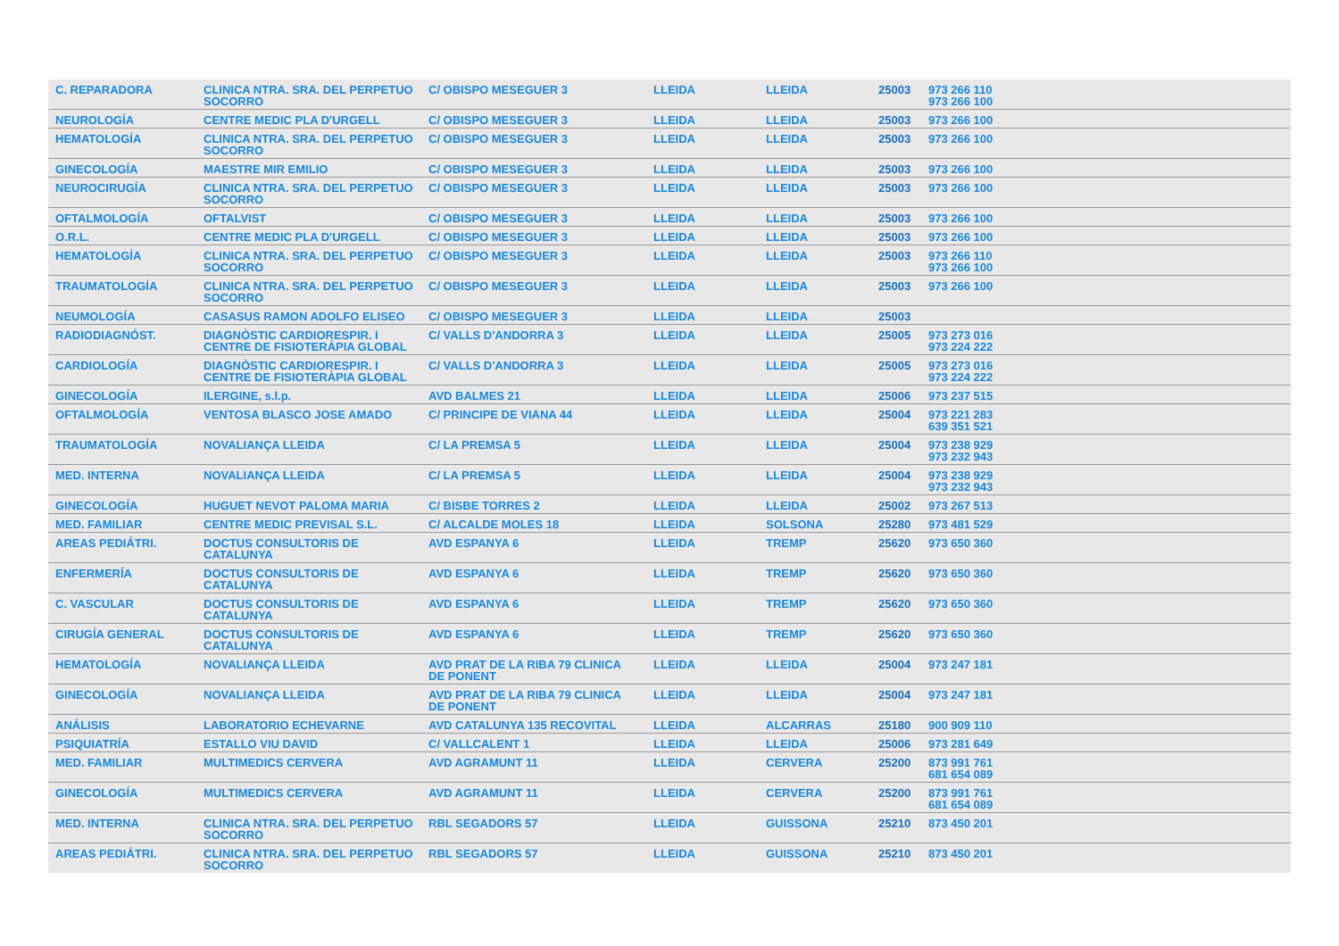| C. REPARADORA | CLINICA NTRA. SRA. DEL PERPETUO SOCORRO | C/ OBISPO MESEGUER 3 | LLEIDA | LLEIDA | 25003 | 973 266 110 973 266 100 |
| NEUROLOGÍA | CENTRE MEDIC PLA D'URGELL | C/ OBISPO MESEGUER 3 | LLEIDA | LLEIDA | 25003 | 973 266 100 |
| HEMATOLOGÍA | CLINICA NTRA. SRA. DEL PERPETUO SOCORRO | C/ OBISPO MESEGUER 3 | LLEIDA | LLEIDA | 25003 | 973 266 100 |
| GINECOLOGÍA | MAESTRE MIR EMILIO | C/ OBISPO MESEGUER 3 | LLEIDA | LLEIDA | 25003 | 973 266 100 |
| NEUROCIRUGÍA | CLINICA NTRA. SRA. DEL PERPETUO SOCORRO | C/ OBISPO MESEGUER 3 | LLEIDA | LLEIDA | 25003 | 973 266 100 |
| OFTALMOLOGÍA | OFTALVIST | C/ OBISPO MESEGUER 3 | LLEIDA | LLEIDA | 25003 | 973 266 100 |
| O.R.L. | CENTRE MEDIC PLA D'URGELL | C/ OBISPO MESEGUER 3 | LLEIDA | LLEIDA | 25003 | 973 266 100 |
| HEMATOLOGÍA | CLINICA NTRA. SRA. DEL PERPETUO SOCORRO | C/ OBISPO MESEGUER 3 | LLEIDA | LLEIDA | 25003 | 973 266 110 973 266 100 |
| TRAUMATOLOGÍA | CLINICA NTRA. SRA. DEL PERPETUO SOCORRO | C/ OBISPO MESEGUER 3 | LLEIDA | LLEIDA | 25003 | 973 266 100 |
| NEUMOLOGÍA | CASASUS RAMON ADOLFO ELISEO | C/ OBISPO MESEGUER 3 | LLEIDA | LLEIDA | 25003 | |
| RADIODIAGNÓST. | DIAGNÒSTIC CARDIORESPIR. I CENTRE DE FISIOTERÀPIA GLOBAL | C/ VALLS D'ANDORRA 3 | LLEIDA | LLEIDA | 25005 | 973 273 016 973 224 222 |
| CARDIOLOGÍA | DIAGNÒSTIC CARDIORESPIR. I CENTRE DE FISIOTERÀPIA GLOBAL | C/ VALLS D'ANDORRA 3 | LLEIDA | LLEIDA | 25005 | 973 273 016 973 224 222 |
| GINECOLOGÍA | ILERGINE, s.l.p. | AVD BALMES 21 | LLEIDA | LLEIDA | 25006 | 973 237 515 |
| OFTALMOLOGÍA | VENTOSA BLASCO JOSE AMADO | C/ PRINCIPE DE VIANA 44 | LLEIDA | LLEIDA | 25004 | 973 221 283 639 351 521 |
| TRAUMATOLOGÍA | NOVALIANÇA LLEIDA | C/ LA PREMSA 5 | LLEIDA | LLEIDA | 25004 | 973 238 929 973 232 943 |
| MED. INTERNA | NOVALIANÇA LLEIDA | C/ LA PREMSA 5 | LLEIDA | LLEIDA | 25004 | 973 238 929 973 232 943 |
| GINECOLOGÍA | HUGUET NEVOT PALOMA MARIA | C/ BISBE TORRES 2 | LLEIDA | LLEIDA | 25002 | 973 267 513 |
| MED. FAMILIAR | CENTRE MEDIC PREVISAL S.L. | C/ ALCALDE MOLES 18 | LLEIDA | SOLSONA | 25280 | 973 481 529 |
| AREAS PEDIÁTRI. | DOCTUS CONSULTORIS DE CATALUNYA | AVD ESPANYA 6 | LLEIDA | TREMP | 25620 | 973 650 360 |
| ENFERMERÍA | DOCTUS CONSULTORIS DE CATALUNYA | AVD ESPANYA 6 | LLEIDA | TREMP | 25620 | 973 650 360 |
| C. VASCULAR | DOCTUS CONSULTORIS DE CATALUNYA | AVD ESPANYA 6 | LLEIDA | TREMP | 25620 | 973 650 360 |
| CIRUGÍA GENERAL | DOCTUS CONSULTORIS DE CATALUNYA | AVD ESPANYA 6 | LLEIDA | TREMP | 25620 | 973 650 360 |
| HEMATOLOGÍA | NOVALIANÇA LLEIDA | AVD PRAT DE LA RIBA 79 CLINICA DE PONENT | LLEIDA | LLEIDA | 25004 | 973 247 181 |
| GINECOLOGÍA | NOVALIANÇA LLEIDA | AVD PRAT DE LA RIBA 79 CLINICA DE PONENT | LLEIDA | LLEIDA | 25004 | 973 247 181 |
| ANÁLISIS | LABORATORIO ECHEVARNE | AVD CATALUNYA 135 RECOVITAL | LLEIDA | ALCARRAS | 25180 | 900 909 110 |
| PSIQUIATRÍA | ESTALLO VIU DAVID | C/ VALLCALENT 1 | LLEIDA | LLEIDA | 25006 | 973 281 649 |
| MED. FAMILIAR | MULTIMEDICS CERVERA | AVD AGRAMUNT 11 | LLEIDA | CERVERA | 25200 | 873 991 761 681 654 089 |
| GINECOLOGÍA | MULTIMEDICS CERVERA | AVD AGRAMUNT 11 | LLEIDA | CERVERA | 25200 | 873 991 761 681 654 089 |
| MED. INTERNA | CLINICA NTRA. SRA. DEL PERPETUO SOCORRO | RBL SEGADORS 57 | LLEIDA | GUISSONA | 25210 | 873 450 201 |
| AREAS PEDIÁTRI. | CLINICA NTRA. SRA. DEL PERPETUO SOCORRO | RBL SEGADORS 57 | LLEIDA | GUISSONA | 25210 | 873 450 201 |